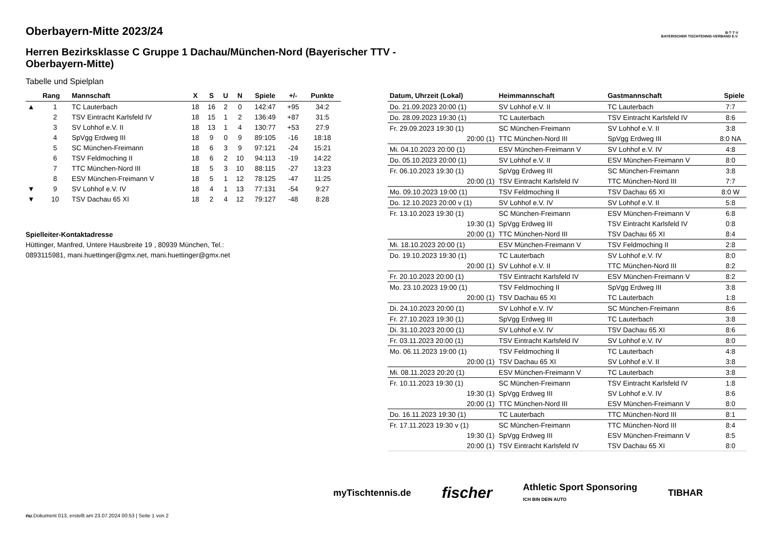B·T·T·V
BAYERISCHER TISCHTENNIS-VERBAND E.V.
Oberbayern-Mitte 2023/24
Herren Bezirksklasse C Gruppe 1 Dachau/München-Nord (Bayerischer TTV - Oberbayern-Mitte)
Tabelle und Spielplan
| | Rang | Mannschaft | X | S | U | N | Spiele | +/- | Punkte |
| --- | --- | --- | --- | --- | --- | --- | --- | --- | --- |
| ▲ | 1 | TC Lauterbach | 18 | 16 | 2 | 0 | 142:47 | +95 | 34:2 |
| | 2 | TSV Eintracht Karlsfeld IV | 18 | 15 | 1 | 2 | 136:49 | +87 | 31:5 |
| | 3 | SV Lohhof e.V. II | 18 | 13 | 1 | 4 | 130:77 | +53 | 27:9 |
| | 4 | SpVgg Erdweg III | 18 | 9 | 0 | 9 | 89:105 | -16 | 18:18 |
| | 5 | SC München-Freimann | 18 | 6 | 3 | 9 | 97:121 | -24 | 15:21 |
| | 6 | TSV Feldmoching II | 18 | 6 | 2 | 10 | 94:113 | -19 | 14:22 |
| | 7 | TTC München-Nord III | 18 | 5 | 3 | 10 | 88:115 | -27 | 13:23 |
| | 8 | ESV München-Freimann V | 18 | 5 | 1 | 12 | 78:125 | -47 | 11:25 |
| ▼ | 9 | SV Lohhof e.V. IV | 18 | 4 | 1 | 13 | 77:131 | -54 | 9:27 |
| ▼ | 10 | TSV Dachau 65 XI | 18 | 2 | 4 | 12 | 79:127 | -48 | 8:28 |
Spielleiter-Kontaktadresse
Hüttinger, Manfred, Untere Hausbreite 19 , 80939 München, Tel.:
0893115981, mani.huettinger@gmx.net, mani.huettinger@gmx.net
| Datum, Uhrzeit (Lokal) | Heimmannschaft | Gastmannschaft | Spiele |
| --- | --- | --- | --- |
| Do. 21.09.2023 20:00 (1) | SV Lohhof e.V. II | TC Lauterbach | 7:7 |
| Do. 28.09.2023 19:30 (1) | TC Lauterbach | TSV Eintracht Karlsfeld IV | 8:6 |
| Fr. 29.09.2023 19:30 (1) | SC München-Freimann | SV Lohhof e.V. II | 3:8 |
| 20:00 (1) | TTC München-Nord III | SpVgg Erdweg III | 8:0 NA |
| Mi. 04.10.2023 20:00 (1) | ESV München-Freimann V | SV Lohhof e.V. IV | 4:8 |
| Do. 05.10.2023 20:00 (1) | SV Lohhof e.V. II | ESV München-Freimann V | 8:0 |
| Fr. 06.10.2023 19:30 (1) | SpVgg Erdweg III | SC München-Freimann | 3:8 |
| 20:00 (1) | TSV Eintracht Karlsfeld IV | TTC München-Nord III | 7:7 |
| Mo. 09.10.2023 19:00 (1) | TSV Feldmoching II | TSV Dachau 65 XI | 8:0 W |
| Do. 12.10.2023 20:00 v (1) | SV Lohhof e.V. IV | SV Lohhof e.V. II | 5:8 |
| Fr. 13.10.2023 19:30 (1) | SC München-Freimann | ESV München-Freimann V | 6:8 |
| 19:30 (1) | SpVgg Erdweg III | TSV Eintracht Karlsfeld IV | 0:8 |
| 20:00 (1) | TTC München-Nord III | TSV Dachau 65 XI | 8:4 |
| Mi. 18.10.2023 20:00 (1) | ESV München-Freimann V | TSV Feldmoching II | 2:8 |
| Do. 19.10.2023 19:30 (1) | TC Lauterbach | SV Lohhof e.V. IV | 8:0 |
| 20:00 (1) | SV Lohhof e.V. II | TTC München-Nord III | 8:2 |
| Fr. 20.10.2023 20:00 (1) | TSV Eintracht Karlsfeld IV | ESV München-Freimann V | 8:2 |
| Mo. 23.10.2023 19:00 (1) | TSV Feldmoching II | SpVgg Erdweg III | 3:8 |
| 20:00 (1) | TSV Dachau 65 XI | TC Lauterbach | 1:8 |
| Di. 24.10.2023 20:00 (1) | SV Lohhof e.V. IV | SC München-Freimann | 8:6 |
| Fr. 27.10.2023 19:30 (1) | SpVgg Erdweg III | TC Lauterbach | 3:8 |
| Di. 31.10.2023 20:00 (1) | SV Lohhof e.V. IV | TSV Dachau 65 XI | 8:6 |
| Fr. 03.11.2023 20:00 (1) | TSV Eintracht Karlsfeld IV | SV Lohhof e.V. IV | 8:0 |
| Mo. 06.11.2023 19:00 (1) | TSV Feldmoching II | TC Lauterbach | 4:8 |
| 20:00 (1) | TSV Dachau 65 XI | SV Lohhof e.V. II | 3:8 |
| Mi. 08.11.2023 20:20 (1) | ESV München-Freimann V | TC Lauterbach | 3:8 |
| Fr. 10.11.2023 19:30 (1) | SC München-Freimann | TSV Eintracht Karlsfeld IV | 1:8 |
| 19:30 (1) | SpVgg Erdweg III | SV Lohhof e.V. IV | 8:6 |
| 20:00 (1) | TTC München-Nord III | ESV München-Freimann V | 8:0 |
| Do. 16.11.2023 19:30 (1) | TC Lauterbach | TTC München-Nord III | 8:1 |
| Fr. 17.11.2023 19:30 v (1) | SC München-Freimann | TTC München-Nord III | 8:4 |
| 19:30 (1) | SpVgg Erdweg III | ESV München-Freimann V | 8:5 |
| 20:00 (1) | TSV Eintracht Karlsfeld IV | TSV Dachau 65 XI | 8:0 |
myTischtennis.de fischer Athletic Sport Sponsoring
ICH BIN DEIN AUTO TIBHAR
nu.Dokument 013, erstellt am 23.07.2024 00:53 | Seite 1 von 2